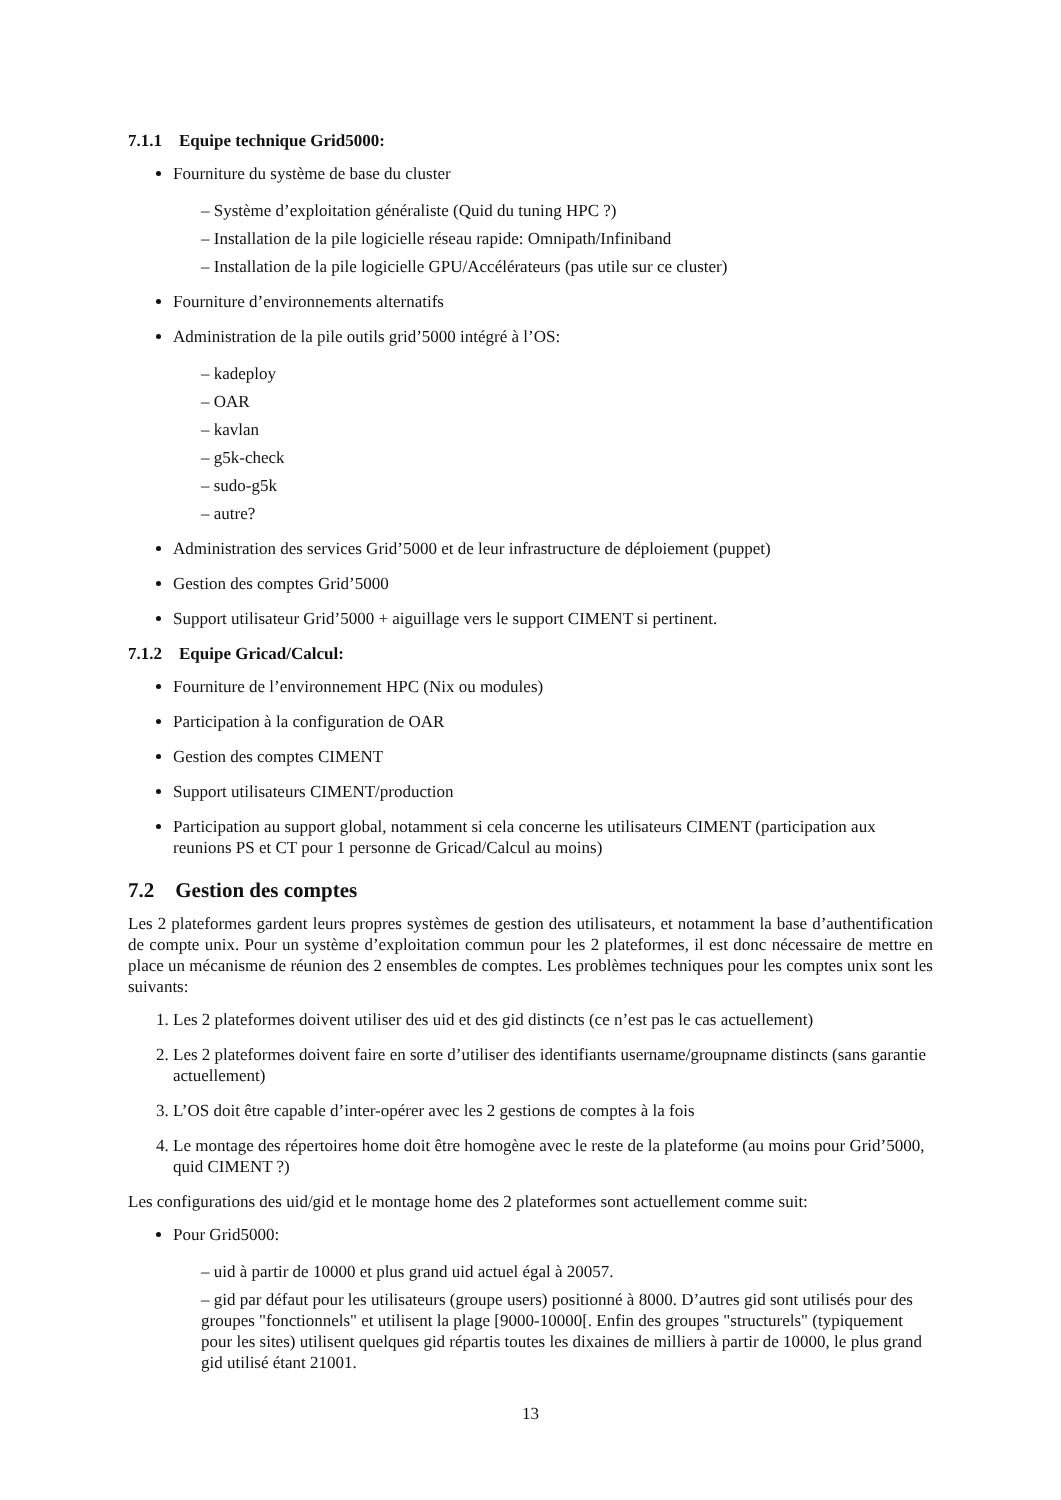7.1.1 Equipe technique Grid5000:
Fourniture du système de base du cluster
– Système d’exploitation généraliste (Quid du tuning HPC ?)
– Installation de la pile logicielle réseau rapide: Omnipath/Infiniband
– Installation de la pile logicielle GPU/Accélérateurs (pas utile sur ce cluster)
Fourniture d’environnements alternatifs
Administration de la pile outils grid’5000 intégré à l’OS:
– kadeploy
– OAR
– kavlan
– g5k-check
– sudo-g5k
– autre?
Administration des services Grid’5000 et de leur infrastructure de déploiement (puppet)
Gestion des comptes Grid’5000
Support utilisateur Grid’5000 + aiguillage vers le support CIMENT si pertinent.
7.1.2 Equipe Gricad/Calcul:
Fourniture de l’environnement HPC (Nix ou modules)
Participation à la configuration de OAR
Gestion des comptes CIMENT
Support utilisateurs CIMENT/production
Participation au support global, notamment si cela concerne les utilisateurs CIMENT (participation aux reunions PS et CT pour 1 personne de Gricad/Calcul au moins)
7.2 Gestion des comptes
Les 2 plateformes gardent leurs propres systèmes de gestion des utilisateurs, et notamment la base d’authentification de compte unix. Pour un système d’exploitation commun pour les 2 plateformes, il est donc nécessaire de mettre en place un mécanisme de réunion des 2 ensembles de comptes. Les problèmes techniques pour les comptes unix sont les suivants:
1. Les 2 plateformes doivent utiliser des uid et des gid distincts (ce n’est pas le cas actuellement)
2. Les 2 plateformes doivent faire en sorte d’utiliser des identifiants username/groupname distincts (sans garantie actuellement)
3. L’OS doit être capable d’inter-opérer avec les 2 gestions de comptes à la fois
4. Le montage des répertoires home doit être homogène avec le reste de la plateforme (au moins pour Grid’5000, quid CIMENT ?)
Les configurations des uid/gid et le montage home des 2 plateformes sont actuellement comme suit:
Pour Grid5000:
– uid à partir de 10000 et plus grand uid actuel égal à 20057.
– gid par défaut pour les utilisateurs (groupe users) positionné à 8000. D’autres gid sont utilisés pour des groupes "fonctionnels" et utilisent la plage [9000-10000[. Enfin des groupes "structurels" (typiquement pour les sites) utilisent quelques gid répartis toutes les dixaines de milliers à partir de 10000, le plus grand gid utilisé étant 21001.
13